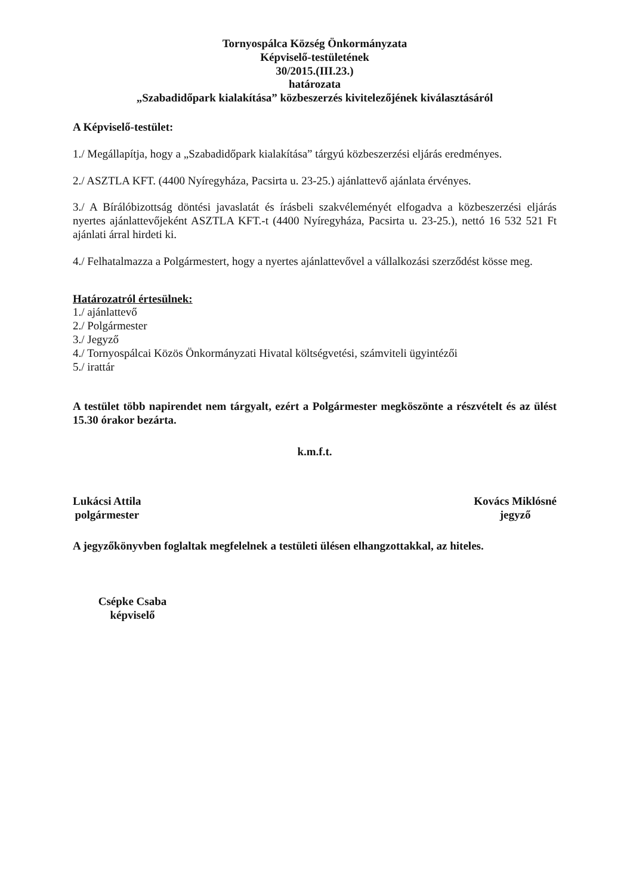Tornyospálca Község Önkormányzata
Képviselő-testületének
30/2015.(III.23.)
határozata
„Szabadidőpark kialakítása” közbeszerzés kivitelezőjének kiválasztásáról
A Képviselő-testület:
1./ Megállapítja, hogy a „Szabadidőpark kialakítása” tárgyú közbeszerzési eljárás eredményes.
2./ ASZTLA KFT. (4400 Nyíregyháza, Pacsirta u. 23-25.) ajánlattevő ajánlata érvényes.
3./ A Bírálóbizottság döntési javaslatát és írásbeli szakvéleményét elfogadva a közbeszerzési eljárás nyertes ajánlattevőjeként ASZTLA KFT.-t (4400 Nyíregyháza, Pacsirta u. 23-25.), nettó 16 532 521 Ft ajánlati árral hirdeti ki.
4./ Felhatalmazza a Polgármestert, hogy a nyertes ajánlattevővel a vállalkozási szerződést kösse meg.
Határozatról értesülnek:
1./ ajánlattevő
2./ Polgármester
3./ Jegyző
4./ Tornyospálcai Közös Önkormányzati Hivatal költségvetési, számviteli ügyintézői
5./ irattár
A testület több napirendet nem tárgyalt, ezért a Polgármester megköszönte a részvételt és az ülést 15.30 órakor bezárta.
k.m.f.t.
Lukácsi Attila
polgármester
Kovács Miklósné
jegyző
A jegyzőkönyvben foglaltak megfelelnek a testületi ülésen elhangzottakkal, az hiteles.
Csépke Csaba
képviselő